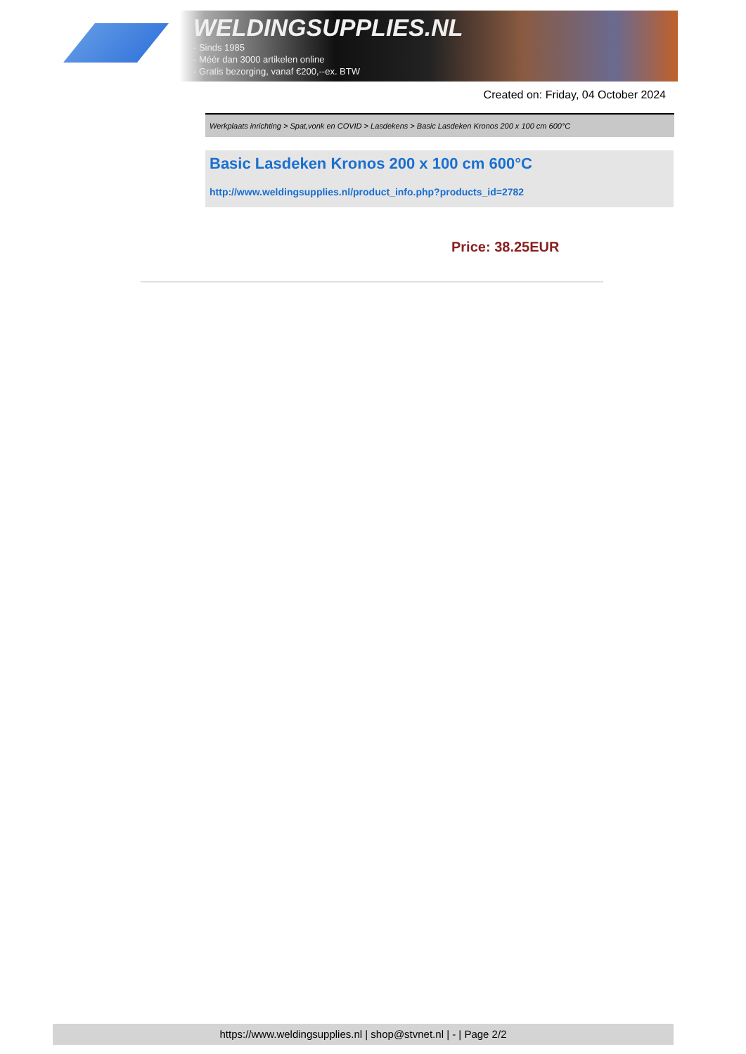WELDINGSUPPLIES.NL
- Sinds 1985
- Méér dan 3000 artikelen online
- Gratis bezorging, vanaf €200,--ex. BTW
Created on: Friday, 04 October 2024
Werkplaats inrichting > Spat,vonk en COVID > Lasdekens > Basic Lasdeken Kronos 200 x 100 cm 600°C
Basic Lasdeken Kronos 200 x 100 cm 600°C
http://www.weldingsupplies.nl/product_info.php?products_id=2782
Price: 38.25EUR
https://www.weldingsupplies.nl | shop@stvnet.nl | - | Page 2/2